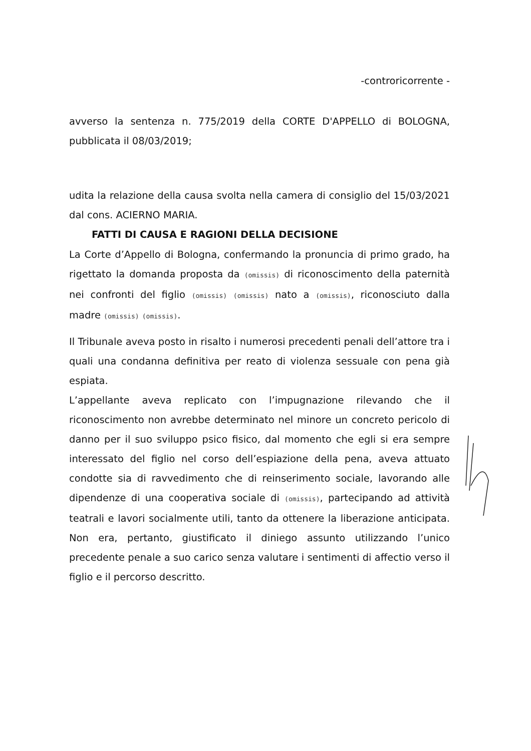-controricorrente -
avverso la sentenza n. 775/2019 della CORTE D'APPELLO di BOLOGNA, pubblicata il 08/03/2019;
udita la relazione della causa svolta nella camera di consiglio del 15/03/2021 dal cons. ACIERNO MARIA.
FATTI DI CAUSA E RAGIONI DELLA DECISIONE
La Corte d’Appello di Bologna, confermando la pronuncia di primo grado, ha rigettato la domanda proposta da (omissis) di riconoscimento della paternità nei confronti del figlio (omissis) (omissis) nato a (omissis), riconosciuto dalla madre (omissis) (omissis).
Il Tribunale aveva posto in risalto i numerosi precedenti penali dell’attore tra i quali una condanna definitiva per reato di violenza sessuale con pena già espiata.
L’appellante aveva replicato con l’impugnazione rilevando che il riconoscimento non avrebbe determinato nel minore un concreto pericolo di danno per il suo sviluppo psico fisico, dal momento che egli si era sempre interessato del figlio nel corso dell’espiazione della pena, aveva attuato condotte sia di ravvedimento che di reinserimento sociale, lavorando alle dipendenze di una cooperativa sociale di (omissis), partecipando ad attività teatrali e lavori socialmente utili, tanto da ottenere la liberazione anticipata. Non era, pertanto, giustificato il diniego assunto utilizzando l’unico precedente penale a suo carico senza valutare i sentimenti di affectio verso il figlio e il percorso descritto.